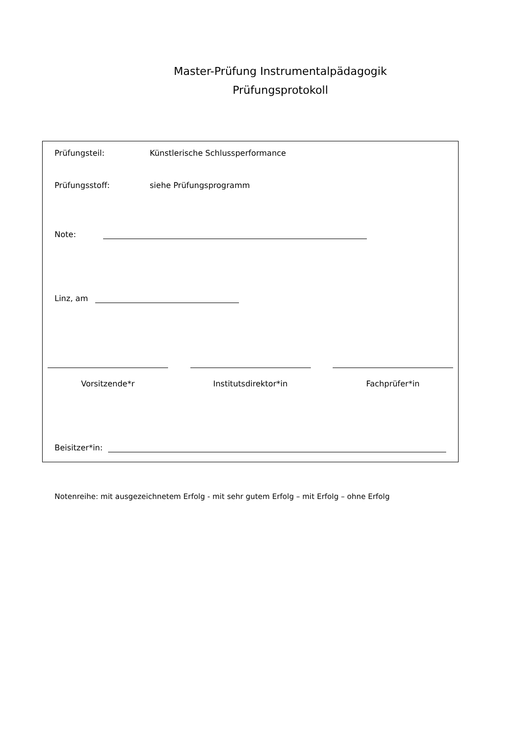Master-Prüfung Instrumentalpädagogik
Prüfungsprotokoll
Prüfungsteil: Künstlerische Schlussperformance
Prüfungsstoff: siehe Prüfungsprogramm
Note:
Linz, am
Vorsitzende*r Institutsdirektor*in Fachprüfer*in
Beisitzer*in:
Notenreihe: mit ausgezeichnetem Erfolg - mit sehr gutem Erfolg – mit Erfolg – ohne Erfolg